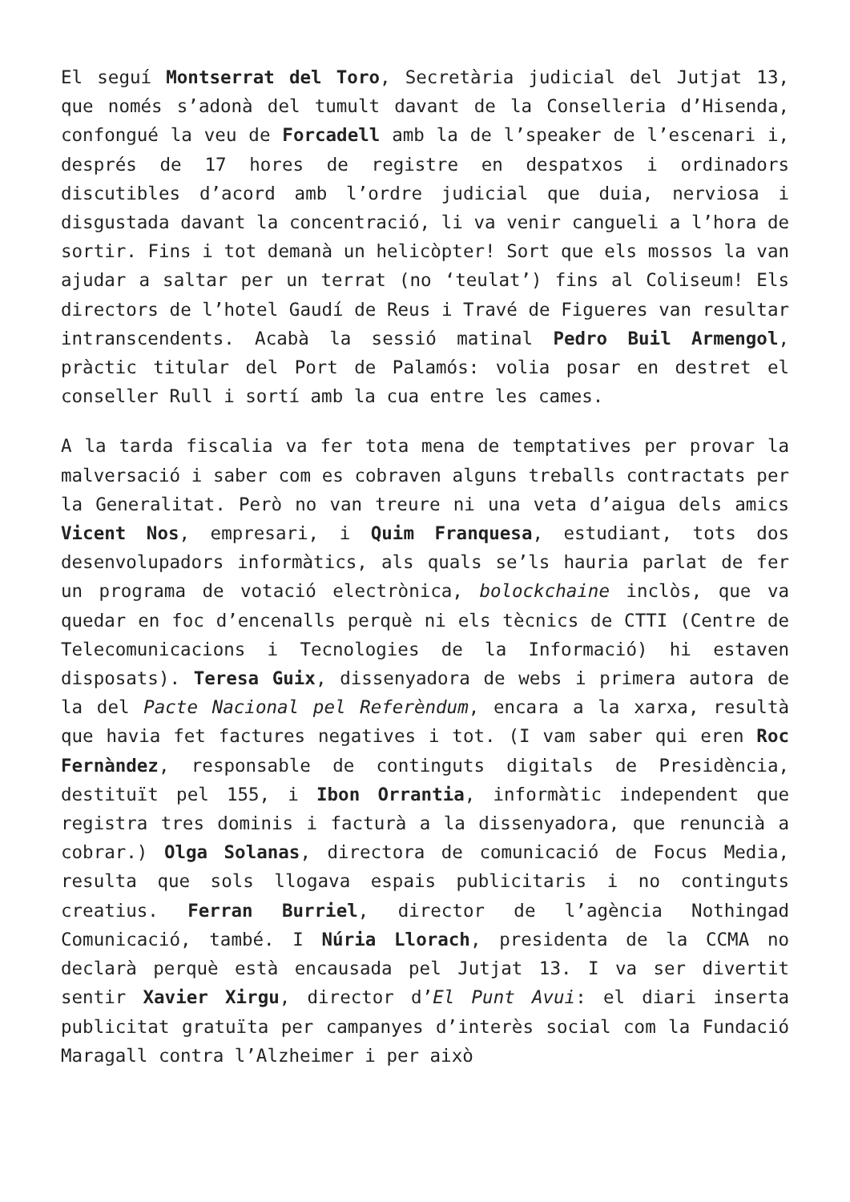El seguí Montserrat del Toro, Secretària judicial del Jutjat 13, que només s’adonà del tumult davant de la Conselleria d’Hisenda, confongué la veu de Forcadell amb la de l’speaker de l’escenari i, després de 17 hores de registre en despatxos i ordinadors discutibles d’acord amb l’ordre judicial que duia, nerviosa i disgustada davant la concentració, li va venir cangueli a l’hora de sortir. Fins i tot demanà un helicòpter! Sort que els mossos la van ajudar a saltar per un terrat (no ‘teulat’) fins al Coliseum! Els directors de l’hotel Gaudí de Reus i Travé de Figueres van resultar intranscendents. Acabà la sessió matinal Pedro Buil Armengol, pràctic titular del Port de Palamós: volia posar en destret el conseller Rull i sortí amb la cua entre les cames.
A la tarda fiscalia va fer tota mena de temptatives per provar la malversació i saber com es cobraven alguns treballs contractats per la Generalitat. Però no van treure ni una veta d’aigua dels amics Vicent Nos, empresari, i Quim Franquesa, estudiant, tots dos desenvolupadors informàtics, als quals se’ls hauria parlat de fer un programa de votació electrònica, bolockchaine inclòs, que va quedar en foc d’encenalls perquè ni els tècnics de CTTI (Centre de Telecomunicacions i Tecnologies de la Informació) hi estaven disposats). Teresa Guix, dissenyadora de webs i primera autora de la del Pacte Nacional pel Referèndum, encara a la xarxa, resultà que havia fet factures negatives i tot. (I vam saber qui eren Roc Fernàndez, responsable de continguts digitals de Presidència, destituït pel 155, i Ibon Orrantia, informàtic independent que registra tres dominis i facturà a la dissenyadora, que renuncià a cobrar.) Olga Solanas, directora de comunicació de Focus Media, resulta que sols llogava espais publicitaris i no continguts creatius. Ferran Burriel, director de l’agència Nothingad Comunicació, també. I Núria Llorach, presidenta de la CCMA no declarà perquè està encausada pel Jutjat 13. I va ser divertit sentir Xavier Xirgu, director d’El Punt Avui: el diari inserta publicitat gratuïta per campanyes d’interès social com la Fundació Maragall contra l’Alzheimer i per això